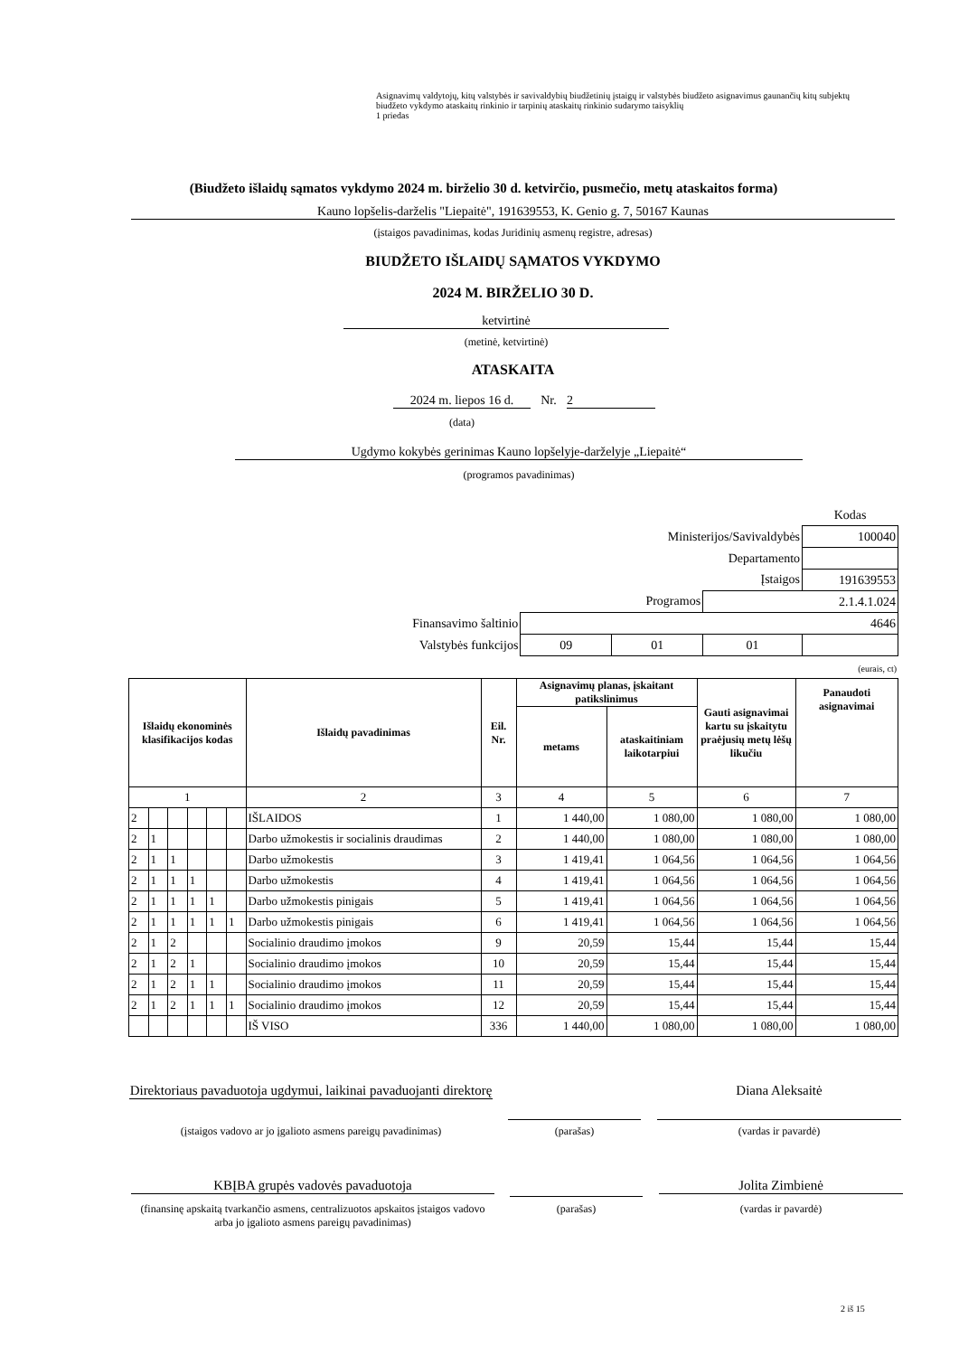Asignavimų valdytojų, kitų valstybės ir savivaldybių biudžetinių įstaigų ir valstybės biudžeto asignavimus gaunančių kitų subjektų biudžeto vykdymo ataskaitų rinkinio ir tarpinių ataskaitų rinkinio sudarymo taisyklių
1 priedas
(Biudžeto išlaidų sąmatos vykdymo 2024 m. birželio 30 d. ketvirčio, pusmečio, metų ataskaitos forma)
Kauno lopšelis-darželis "Liepaitė", 191639553, K. Genio g. 7, 50167 Kaunas
(įstaigos pavadinimas, kodas Juridinių asmenų registre, adresas)
BIUDŽETO IŠLAIDŲ SĄMATOS VYKDYMO
2024 M. BIRŽELIO 30 D.
ketvirtinė
(metinė, ketvirtinė)
ATASKAITA
2024 m. liepos 16 d.
Nr. 2
(data)
Ugdymo kokybės gerinimas Kauno lopšelyje-darželyje „Liepaitė“
(programos pavadinimas)
| | | | | Kodas |
| Ministerijos/Savivaldybės | | | | 100040 |
| Departamento | | | | |
| Įstaigos | | | | 191639553 |
| Programos | | | 2.1.4.1.024 | |
| Finansavimo šaltinio | 4646 | | | |
| Valstybės funkcijos | 09 | 01 | 01 | |
(eurais, ct)
| Išlaidų ekonominės klasifikacijos kodas | | | | | | Išlaidų pavadinimas | Eil. Nr. | Asignavimų planas, įskaitant patikslinimus | | Gauti asignavimai kartu su įskaitytu praėjusių metų lėšų likučiu | Panaudoti asignavimai |
| --- | --- | --- | --- | --- | --- | --- | --- | --- | --- | --- | --- |
| | | | | | | | | metams | ataskaitiniam laikotarpiui | | |
| 1 | | | | | | 2 | 3 | 4 | 5 | 6 | 7 |
| 2 | | | | | | IŠLAIDOS | 1 | 1 440,00 | 1 080,00 | 1 080,00 | 1 080,00 |
| 2 | 1 | | | | | Darbo užmokestis ir socialinis draudimas | 2 | 1 440,00 | 1 080,00 | 1 080,00 | 1 080,00 |
| 2 | 1 | 1 | | | | Darbo užmokestis | 3 | 1 419,41 | 1 064,56 | 1 064,56 | 1 064,56 |
| 2 | 1 | 1 | 1 | | | Darbo užmokestis | 4 | 1 419,41 | 1 064,56 | 1 064,56 | 1 064,56 |
| 2 | 1 | 1 | 1 | 1 | | Darbo užmokestis pinigais | 5 | 1 419,41 | 1 064,56 | 1 064,56 | 1 064,56 |
| 2 | 1 | 1 | 1 | 1 | 1 | Darbo užmokestis pinigais | 6 | 1 419,41 | 1 064,56 | 1 064,56 | 1 064,56 |
| 2 | 1 | 2 | | | | Socialinio draudimo įmokos | 9 | 20,59 | 15,44 | 15,44 | 15,44 |
| 2 | 1 | 2 | 1 | | | Socialinio draudimo įmokos | 10 | 20,59 | 15,44 | 15,44 | 15,44 |
| 2 | 1 | 2 | 1 | 1 | | Socialinio draudimo įmokos | 11 | 20,59 | 15,44 | 15,44 | 15,44 |
| 2 | 1 | 2 | 1 | 1 | 1 | Socialinio draudimo įmokos | 12 | 20,59 | 15,44 | 15,44 | 15,44 |
| | | | | | | IŠ VISO | 336 | 1 440,00 | 1 080,00 | 1 080,00 | 1 080,00 |
Direktoriaus pavaduotoja ugdymui, laikinai pavaduojanti direktorę
Diana Aleksaitė
(įstaigos vadovo ar jo įgalioto asmens pareigų pavadinimas)
(parašas) (vardas ir pavardė)
KBĮBA grupės vadovės pavaduotoja Jolita Zimbienė
(finansinę apskaitą tvarkančio asmens, centralizuotos apskaitos įstaigos vadovo arba jo įgalioto asmens pareigų pavadinimas)
(parašas) (vardas ir pavardė)
2 iš 15